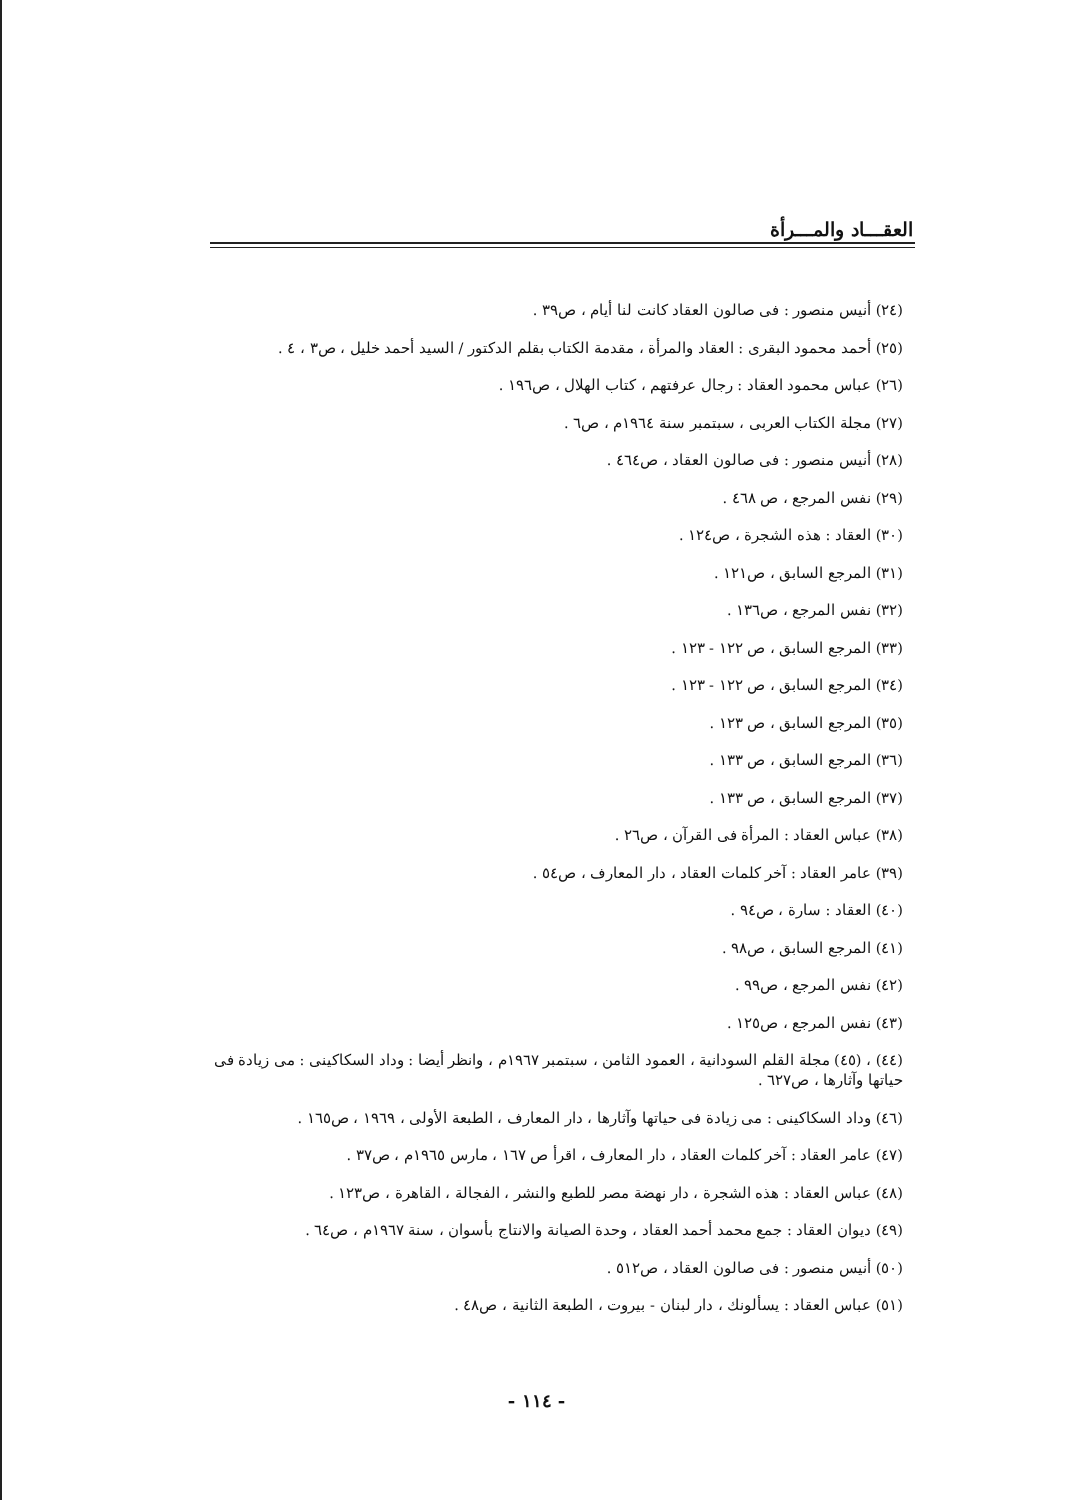العقـــاد والمـــرأة
(٢٤) أنيس منصور : فى صالون العقاد كانت لنا أيام ، ص٣٩ .
(٢٥) أحمد محمود البقرى : العقاد والمرأة ، مقدمة الكتاب بقلم الدكتور / السيد أحمد خليل ، ص٣ ، ٤ .
(٢٦) عباس محمود العقاد : رجال عرفتهم ، كتاب الهلال ، ص١٩٦ .
(٢٧) مجلة الكتاب العربى ، سبتمبر سنة ١٩٦٤م ، ص٦ .
(٢٨) أنيس منصور : فى صالون العقاد ، ص٤٦٤ .
(٢٩) نفس المرجع ، ص ٤٦٨ .
(٣٠) العقاد : هذه الشجرة ، ص١٢٤ .
(٣١) المرجع السابق ، ص١٢١ .
(٣٢) نفس المرجع ، ص١٣٦ .
(٣٣) المرجع السابق ، ص ١٢٢ - ١٢٣ .
(٣٤) المرجع السابق ، ص ١٢٢ - ١٢٣ .
(٣٥) المرجع السابق ، ص ١٢٣ .
(٣٦) المرجع السابق ، ص ١٣٣ .
(٣٧) المرجع السابق ، ص ١٣٣ .
(٣٨) عباس العقاد : المرأة فى القرآن ، ص٢٦ .
(٣٩) عامر العقاد : آخر كلمات العقاد ، دار المعارف ، ص٥٤ .
(٤٠) العقاد : سارة ، ص٩٤ .
(٤١) المرجع السابق ، ص٩٨ .
(٤٢) نفس المرجع ، ص٩٩ .
(٤٣) نفس المرجع ، ص١٢٥ .
(٤٤) ، (٤٥) مجلة القلم السودانية ، العمود الثامن ، سبتمبر ١٩٦٧م ، وانظر أيضا : وداد السكاكينى : مى زيادة فى حياتها وآثارها ، ص٦٢٧ .
(٤٦) وداد السكاكينى : مى زيادة فى حياتها وآثارها ، دار المعارف ، الطبعة الأولى ، ١٩٦٩ ، ص١٦٥ .
(٤٧) عامر العقاد : آخر كلمات العقاد ، دار المعارف ، اقرأ ص ١٦٧ ، مارس ١٩٦٥م ، ص٣٧ .
(٤٨) عباس العقاد : هذه الشجرة ، دار نهضة مصر للطبع والنشر ، الفجالة ، القاهرة ، ص١٢٣ .
(٤٩) ديوان العقاد : جمع محمد أحمد العقاد ، وحدة الصيانة والانتاج بأسوان ، سنة ١٩٦٧م ، ص٦٤ .
(٥٠) أنيس منصور : فى صالون العقاد ، ص٥١٢ .
(٥١) عباس العقاد : يسألونك ، دار لبنان - بيروت ، الطبعة الثانية ، ص٤٨ .
- ١١٤ -